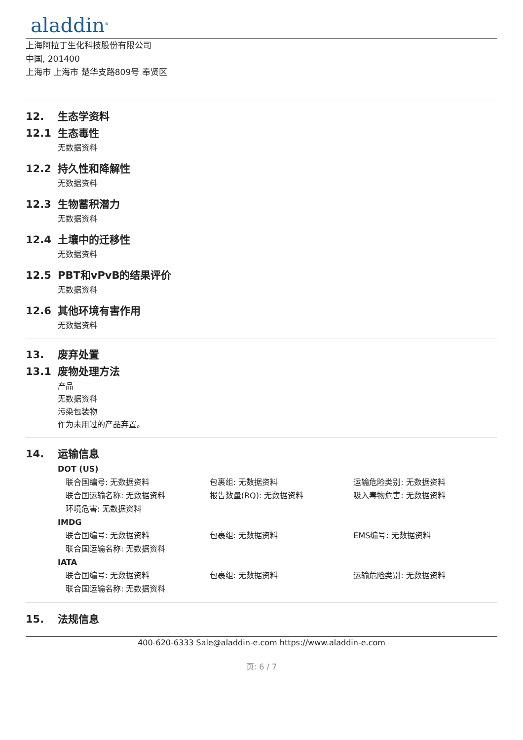aladdin<sup>®</sup>
上海阿拉丁生化科技股份有限公司
中国, 201400
上海市 上海市 楚华支路809号 奉贤区
12. 生态学资料
12.1 生态毒性
无数据资料
12.2 持久性和降解性
无数据资料
12.3 生物蓄积潜力
无数据资料
12.4 土壤中的迁移性
无数据资料
12.5 PBT和vPvB的结果评价
无数据资料
12.6 其他环境有害作用
无数据资料
13. 废弃处置
13.1 废物处理方法
产品
无数据资料
污染包装物
作为未用过的产品弃置。
14. 运输信息
DOT (US)
联合国编号: 无数据资料 包裹组: 无数据资料 运输危险类别: 无数据资料
联合国运输名称: 无数据资料 报告数量(RQ): 无数据资料 吸入毒物危害: 无数据资料
环境危害: 无数据资料
IMDG
联合国编号: 无数据资料 包裹组: 无数据资料 EMS编号: 无数据资料
联合国运输名称: 无数据资料
IATA
联合国编号: 无数据资料 包裹组: 无数据资料 运输危险类别: 无数据资料
联合国运输名称: 无数据资料
15. 法规信息
400-620-6333 Sale@aladdin-e.com https://www.aladdin-e.com
页: 6 / 7